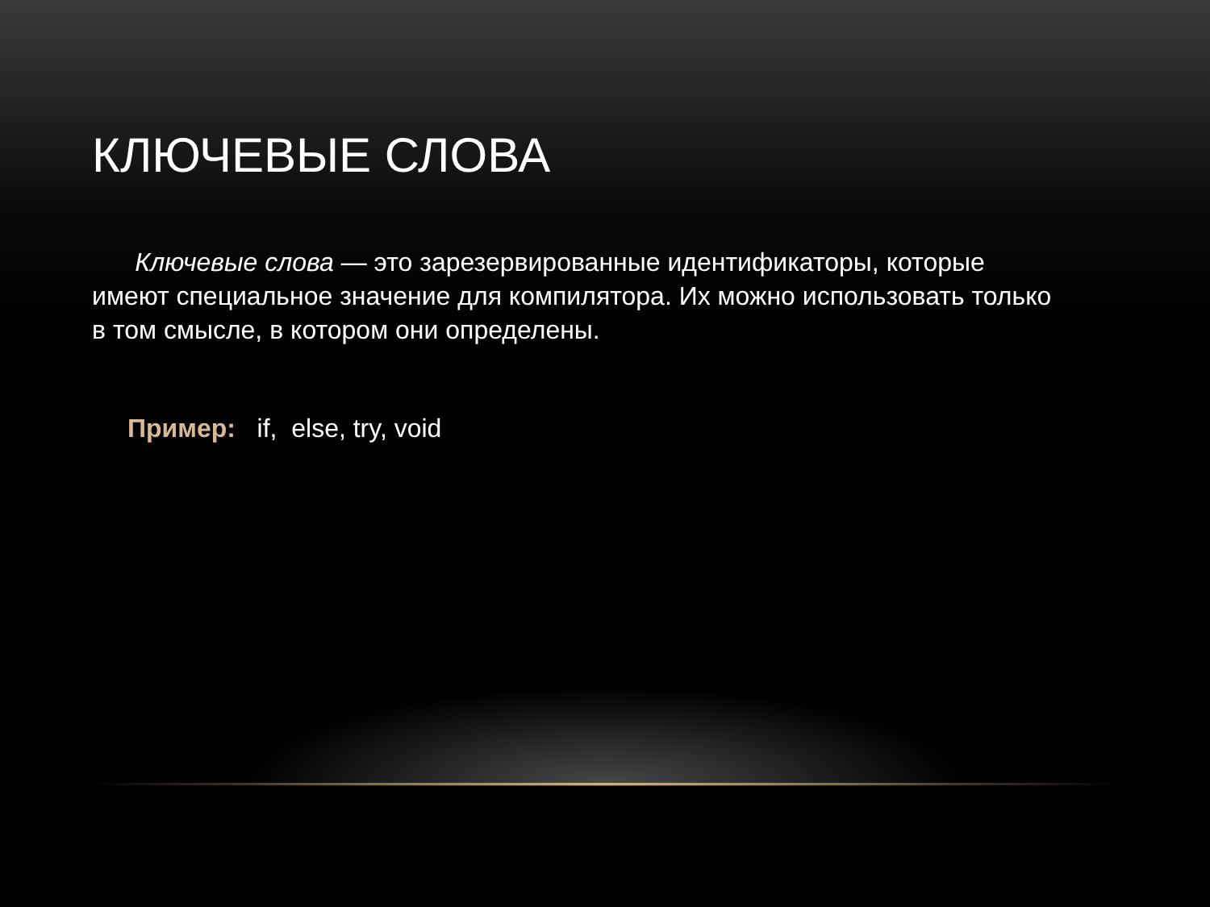КЛЮЧЕВЫЕ СЛОВА
Ключевые слова — это зарезервированные идентификаторы, которые имеют специальное значение для компилятора. Их можно использовать только в том смысле, в котором они определены.
Пример: if, else, try, void